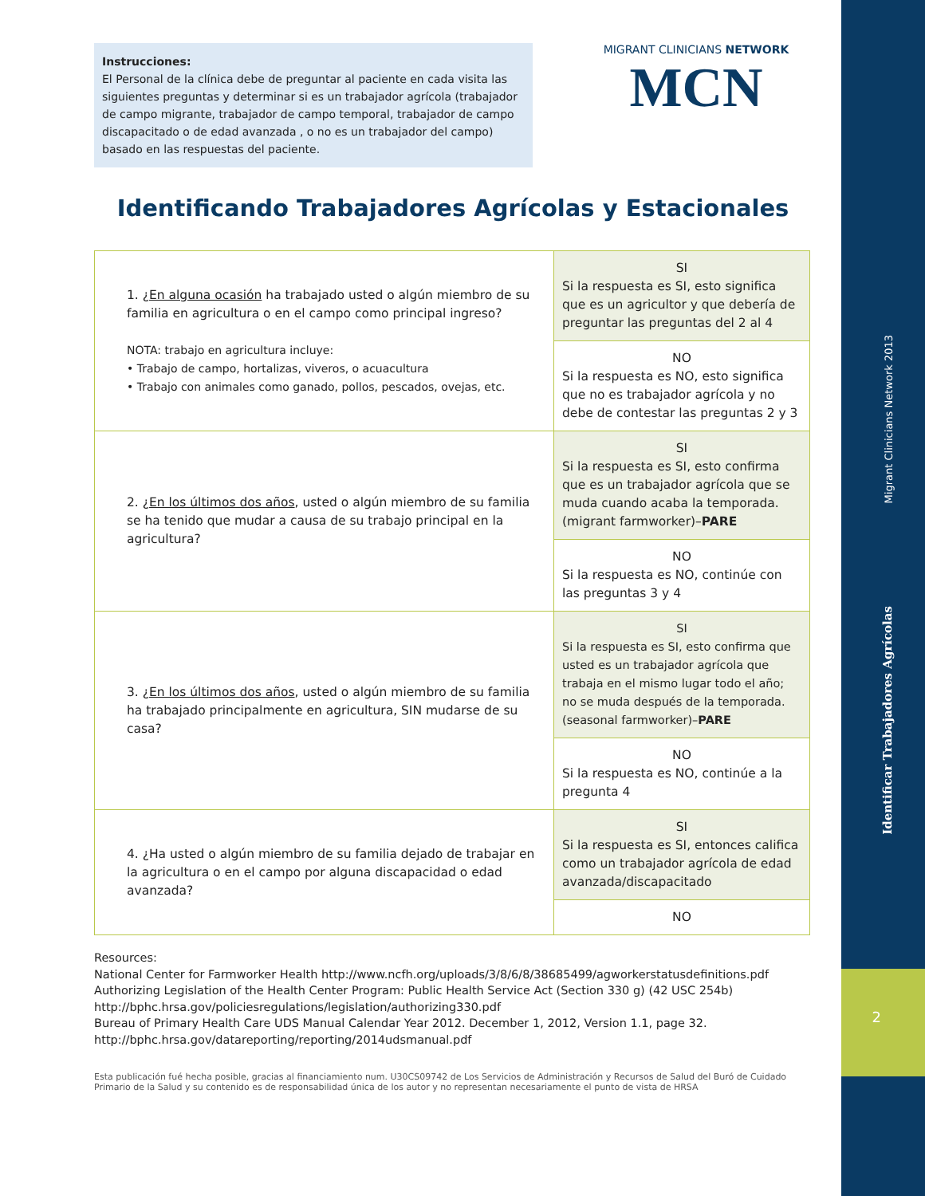Migrant Clinicians Network 2013
Identificar Trabajadores Agrícolas
2
Instrucciones:
El Personal de la clínica debe de preguntar al paciente en cada visita las siguientes preguntas y determinar si es un trabajador agrícola (trabajador de campo migrante, trabajador de campo temporal, trabajador de campo discapacitado o de edad avanzada , o no es un trabajador del campo) basado en las respuestas del paciente.
MIGRANT CLINICIANS NETWORK
MCN
Identificando Trabajadores Agrícolas y Estacionales
| 1. ¿ En alguna ocasión ha trabajado usted o algún miembro de su familia en agricultura o en el campo como principal ingreso? NOTA: trabajo en agricultura incluye: • Trabajo de campo, hortalizas, viveros, o acuacultura • Trabajo con animales como ganado, pollos, pescados, ovejas, etc. | SI Si la respuesta es SI, esto significa que es un agricultor y que debería de preguntar las preguntas del 2 al 4 |
| | NO Si la respuesta es NO, esto significa que no es trabajador agrícola y no debe de contestar las preguntas 2 y 3 |
| 2. ¿ En los últimos dos años , usted o algún miembro de su familia se ha tenido que mudar a causa de su trabajo principal en la agricultura? | SI Si la respuesta es SI, esto confirma que es un trabajador agrícola que se muda cuando acaba la temporada. (migrant farmworker)– PARE |
| | NO Si la respuesta es NO, continúe con las preguntas 3 y 4 |
| 3. ¿ En los últimos dos años , usted o algún miembro de su familia ha trabajado principalmente en agricultura, SIN mudarse de su casa? | SI Si la respuesta es SI, esto confirma que usted es un trabajador agrícola que trabaja en el mismo lugar todo el año; no se muda después de la temporada. (seasonal farmworker)– PARE |
| | NO Si la respuesta es NO, continúe a la pregunta 4 |
| 4. ¿Ha usted o algún miembro de su familia dejado de trabajar en la agricultura o en el campo por alguna discapacidad o edad avanzada? | SI Si la respuesta es SI, entonces califica como un trabajador agrícola de edad avanzada/discapacitado |
| | NO |
Resources:
National Center for Farmworker Health http://www.ncfh.org/uploads/3/8/6/8/38685499/agworkerstatusdefinitions.pdf
Authorizing Legislation of the Health Center Program: Public Health Service Act (Section 330 g) (42 USC 254b)
http://bphc.hrsa.gov/policiesregulations/legislation/authorizing330.pdf
Bureau of Primary Health Care UDS Manual Calendar Year 2012. December 1, 2012, Version 1.1, page 32.
http://bphc.hrsa.gov/datareporting/reporting/2014udsmanual.pdf
Esta publicación fué hecha posible, gracias al financiamiento num. U30CS09742 de Los Servicios de Administración y Recursos de Salud del Buró de Cuidado Primario de la Salud y su contenido es de responsabilidad única de los autor y no representan necesariamente el punto de vista de HRSA